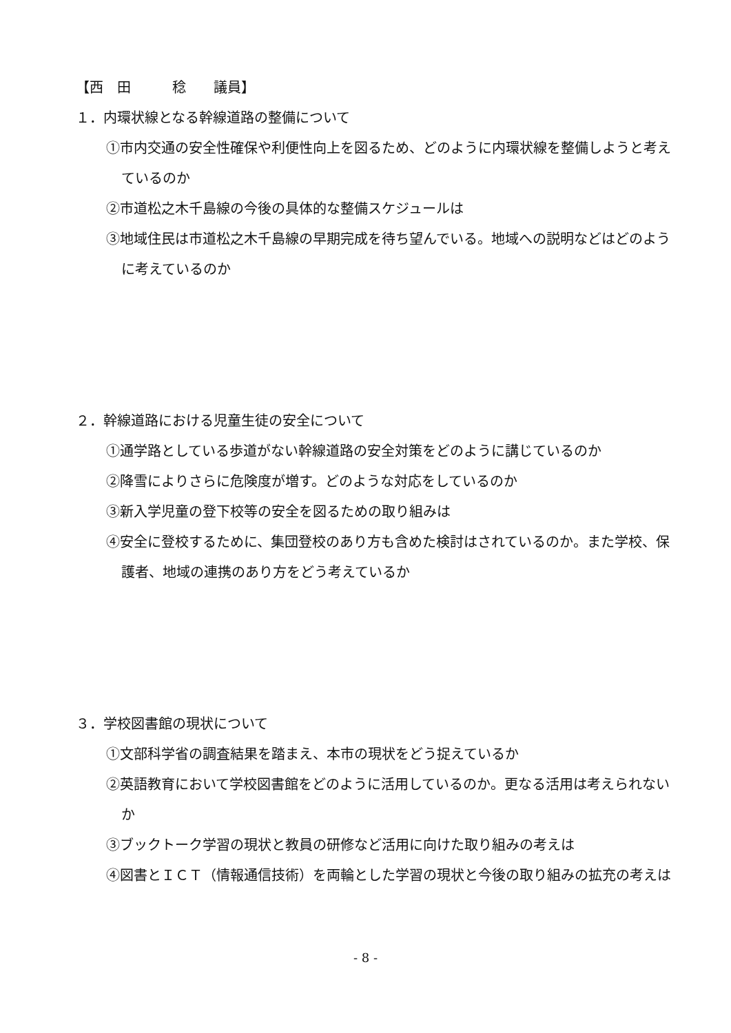【西　田　　　稔　　議員】
１．内環状線となる幹線道路の整備について
①市内交通の安全性確保や利便性向上を図るため、どのように内環状線を整備しようと考えているのか
②市道松之木千島線の今後の具体的な整備スケジュールは
③地域住民は市道松之木千島線の早期完成を待ち望んでいる。地域への説明などはどのように考えているのか
２．幹線道路における児童生徒の安全について
①通学路としている歩道がない幹線道路の安全対策をどのように講じているのか
②降雪によりさらに危険度が増す。どのような対応をしているのか
③新入学児童の登下校等の安全を図るための取り組みは
④安全に登校するために、集団登校のあり方も含めた検討はされているのか。また学校、保護者、地域の連携のあり方をどう考えているか
３．学校図書館の現状について
①文部科学省の調査結果を踏まえ、本市の現状をどう捉えているか
②英語教育において学校図書館をどのように活用しているのか。更なる活用は考えられないか
③ブックトーク学習の現状と教員の研修など活用に向けた取り組みの考えは
④図書とＩＣＴ（情報通信技術）を両輪とした学習の現状と今後の取り組みの拡充の考えは
- 8 -